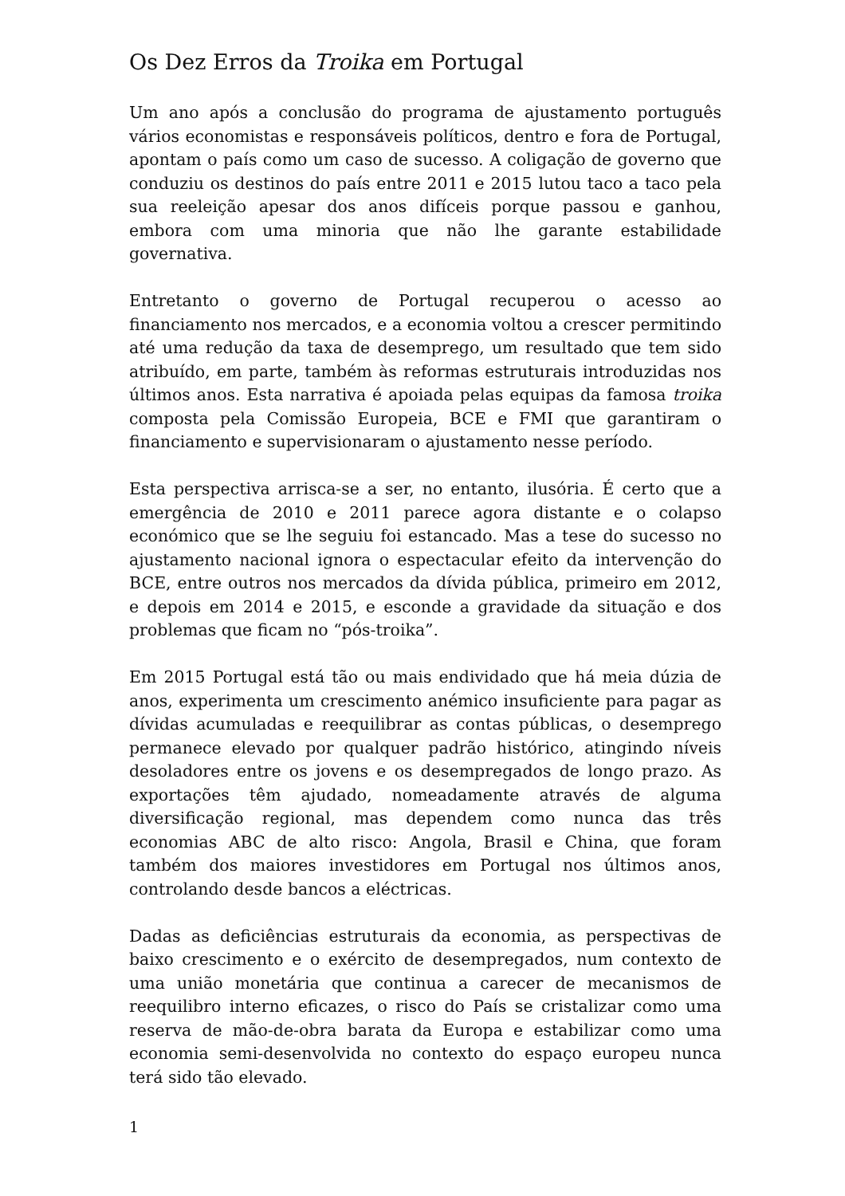Os Dez Erros da Troika em Portugal
Um ano após a conclusão do programa de ajustamento português vários economistas e responsáveis políticos, dentro e fora de Portugal, apontam o país como um caso de sucesso. A coligação de governo que conduziu os destinos do país entre 2011 e 2015 lutou taco a taco pela sua reeleição apesar dos anos difíceis porque passou e ganhou, embora com uma minoria que não lhe garante estabilidade governativa.
Entretanto o governo de Portugal recuperou o acesso ao financiamento nos mercados, e a economia voltou a crescer permitindo até uma redução da taxa de desemprego, um resultado que tem sido atribuído, em parte, também às reformas estruturais introduzidas nos últimos anos. Esta narrativa é apoiada pelas equipas da famosa troika composta pela Comissão Europeia, BCE e FMI que garantiram o financiamento e supervisionaram o ajustamento nesse período.
Esta perspectiva arrisca-se a ser, no entanto, ilusória. É certo que a emergência de 2010 e 2011 parece agora distante e o colapso económico que se lhe seguiu foi estancado. Mas a tese do sucesso no ajustamento nacional ignora o espectacular efeito da intervenção do BCE, entre outros nos mercados da dívida pública, primeiro em 2012, e depois em 2014 e 2015, e esconde a gravidade da situação e dos problemas que ficam no “pós-troika”.
Em 2015 Portugal está tão ou mais endividado que há meia dúzia de anos, experimenta um crescimento anémico insuficiente para pagar as dívidas acumuladas e reequilibrar as contas públicas, o desemprego permanece elevado por qualquer padrão histórico, atingindo níveis desoladores entre os jovens e os desempregados de longo prazo. As exportações têm ajudado, nomeadamente através de alguma diversificação regional, mas dependem como nunca das três economias ABC de alto risco: Angola, Brasil e China, que foram também dos maiores investidores em Portugal nos últimos anos, controlando desde bancos a eléctricas.
Dadas as deficiências estruturais da economia, as perspectivas de baixo crescimento e o exército de desempregados, num contexto de uma união monetária que continua a carecer de mecanismos de reequilibro interno eficazes, o risco do País se cristalizar como uma reserva de mão-de-obra barata da Europa e estabilizar como uma economia semi-desenvolvida no contexto do espaço europeu nunca terá sido tão elevado.
1